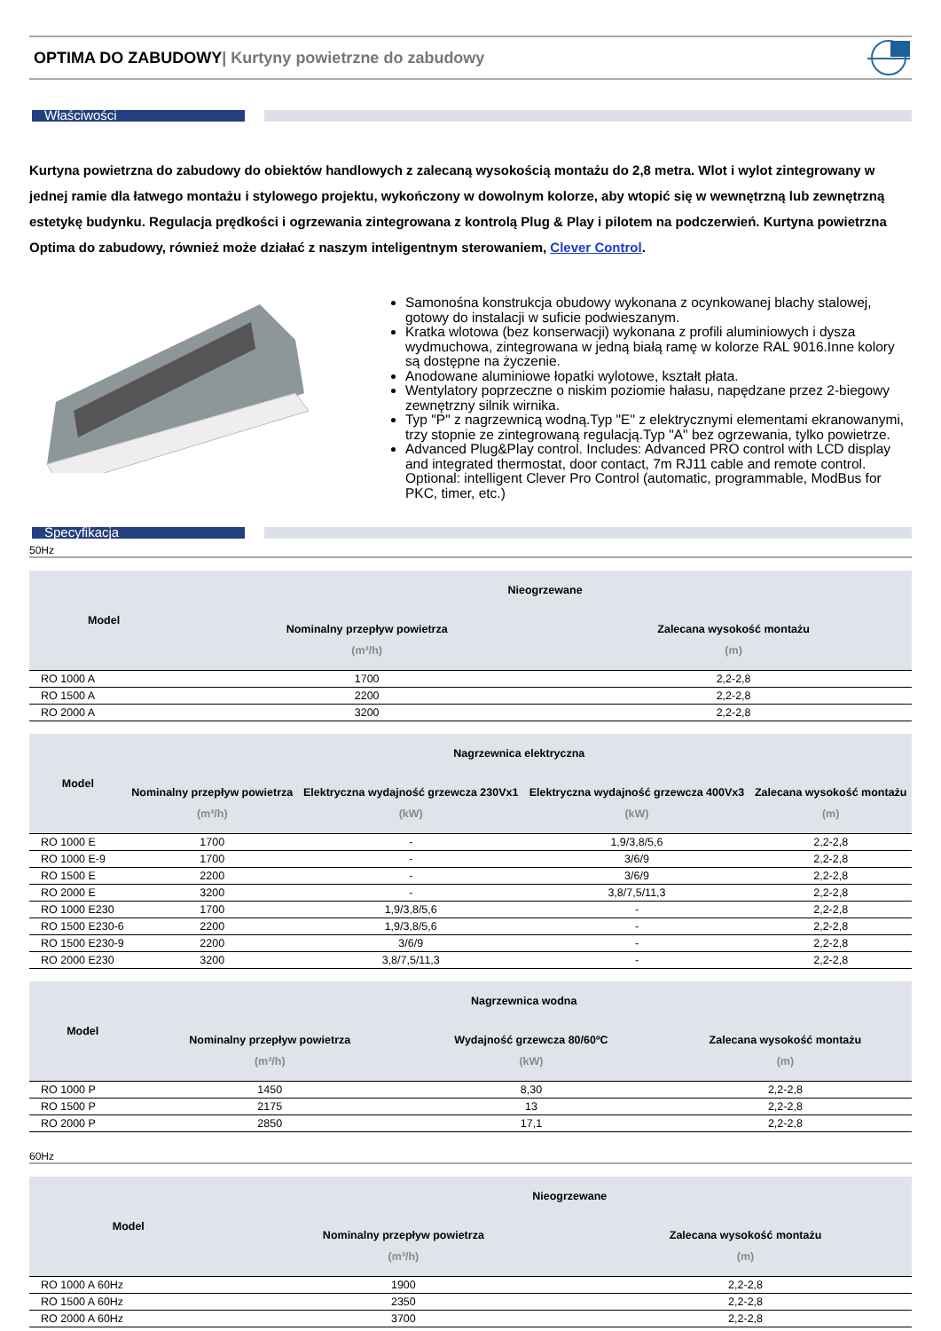OPTIMA DO ZABUDOWY| Kurtyny powietrzne do zabudowy
Właściwości
Kurtyna powietrzna do zabudowy do obiektów handlowych z zalecaną wysokością montażu do 2,8 metra. Wlot i wylot zintegrowany w jednej ramie dla łatwego montażu i stylowego projektu, wykończony w dowolnym kolorze, aby wtopić się w wewnętrzną lub zewnętrzną estetykę budynku. Regulacja prędkości i ogrzewania zintegrowana z kontrolą Plug & Play i pilotem na podczerwień. Kurtyna powietrzna Optima do zabudowy, również może działać z naszym inteligentnym sterowaniem, Clever Control.
Samonośna konstrukcja obudowy wykonana z ocynkowanej blachy stalowej, gotowy do instalacji w suficie podwieszanym.
Kratka wlotowa (bez konserwacji) wykonana z profili aluminiowych i dysza wydmuchowa, zintegrowana w jedną białą ramę w kolorze RAL 9016.Inne kolory są dostępne na życzenie.
Anodowane aluminiowe łopatki wylotowe, kształt płata.
Wentylatory poprzeczne o niskim poziomie hałasu, napędzane przez 2-biegowy zewnętrzny silnik wirnika.
Typ "P" z nagrzewnicą wodną.Typ "E" z elektrycznymi elementami ekranowanymi, trzy stopnie ze zintegrowaną regulacją.Typ "A" bez ogrzewania, tylko powietrze.
Advanced Plug&Play control. Includes: Advanced PRO control with LCD display and integrated thermostat, door contact, 7m RJ11 cable and remote control. Optional: intelligent Clever Pro Control (automatic, programmable, ModBus for PKC, timer, etc.)
Specyfikacja
50Hz
| Model | Nieogrzewane | |
| --- | --- | --- |
| | Nominalny przepływ powietrza (m³/h) | Zalecana wysokość montażu (m) |
| RO 1000 A | 1700 | 2,2-2,8 |
| RO 1500 A | 2200 | 2,2-2,8 |
| RO 2000 A | 3200 | 2,2-2,8 |
| Model | Nagrzewnica elektryczna | | | |
| --- | --- | --- | --- | --- |
| | Nominalny przepływ powietrza (m³/h) | Elektryczna wydajność grzewcza 230Vx1 (kW) | Elektryczna wydajność grzewcza 400Vx3 (kW) | Zalecana wysokość montażu (m) |
| RO 1000 E | 1700 | - | 1,9/3,8/5,6 | 2,2-2,8 |
| RO 1000 E-9 | 1700 | - | 3/6/9 | 2,2-2,8 |
| RO 1500 E | 2200 | - | 3/6/9 | 2,2-2,8 |
| RO 2000 E | 3200 | - | 3,8/7,5/11,3 | 2,2-2,8 |
| RO 1000 E230 | 1700 | 1,9/3,8/5,6 | - | 2,2-2,8 |
| RO 1500 E230-6 | 2200 | 1,9/3,8/5,6 | - | 2,2-2,8 |
| RO 1500 E230-9 | 2200 | 3/6/9 | - | 2,2-2,8 |
| RO 2000 E230 | 3200 | 3,8/7,5/11,3 | - | 2,2-2,8 |
| Model | Nagrzewnica wodna | | |
| --- | --- | --- | --- |
| | Nominalny przepływ powietrza (m³/h) | Wydajność grzewcza 80/60ºC (kW) | Zalecana wysokość montażu (m) |
| RO 1000 P | 1450 | 8,30 | 2,2-2,8 |
| RO 1500 P | 2175 | 13 | 2,2-2,8 |
| RO 2000 P | 2850 | 17,1 | 2,2-2,8 |
60Hz
| Model | Nieogrzewane | |
| --- | --- | --- |
| | Nominalny przepływ powietrza (m³/h) | Zalecana wysokość montażu (m) |
| RO 1000 A 60Hz | 1900 | 2,2-2,8 |
| RO 1500 A 60Hz | 2350 | 2,2-2,8 |
| RO 2000 A 60Hz | 3700 | 2,2-2,8 |